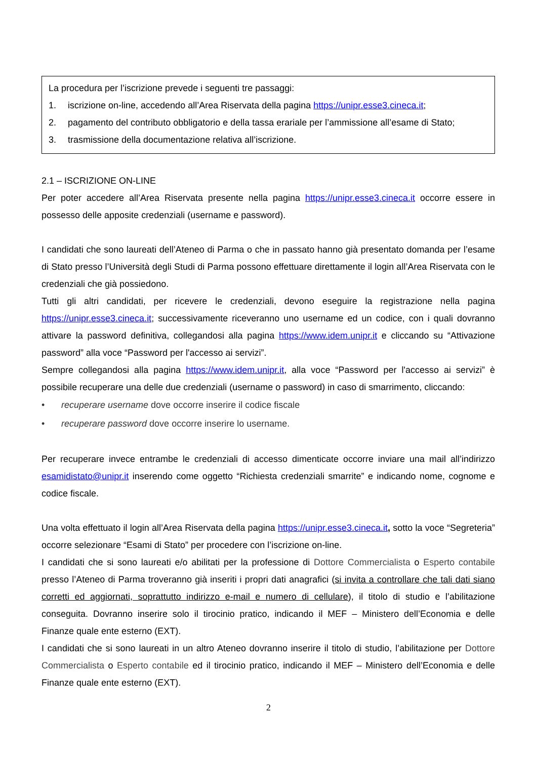La procedura per l’iscrizione prevede i seguenti tre passaggi:
1. iscrizione on-line, accedendo all’Area Riservata della pagina https://unipr.esse3.cineca.it;
2. pagamento del contributo obbligatorio e della tassa erariale per l’ammissione all’esame di Stato;
3. trasmissione della documentazione relativa all’iscrizione.
2.1 – ISCRIZIONE ON-LINE
Per poter accedere all’Area Riservata presente nella pagina https://unipr.esse3.cineca.it occorre essere in possesso delle apposite credenziali (username e password).
I candidati che sono laureati dell’Ateneo di Parma o che in passato hanno già presentato domanda per l’esame di Stato presso l’Università degli Studi di Parma possono effettuare direttamente il login all’Area Riservata con le credenziali che già possiedono.
Tutti gli altri candidati, per ricevere le credenziali, devono eseguire la registrazione nella pagina https://unipr.esse3.cineca.it; successivamente riceveranno uno username ed un codice, con i quali dovranno attivare la password definitiva, collegandosi alla pagina https://www.idem.unipr.it e cliccando su “Attivazione password” alla voce “Password per l'accesso ai servizi”.
Sempre collegandosi alla pagina https://www.idem.unipr.it, alla voce “Password per l'accesso ai servizi” è possibile recuperare una delle due credenziali (username o password) in caso di smarrimento, cliccando:
• recuperare username dove occorre inserire il codice fiscale
• recuperare password dove occorre inserire lo username.
Per recuperare invece entrambe le credenziali di accesso dimenticate occorre inviare una mail all’indirizzo esamidistato@unipr.it inserendo come oggetto “Richiesta credenziali smarrite” e indicando nome, cognome e codice fiscale.
Una volta effettuato il login all’Area Riservata della pagina https://unipr.esse3.cineca.it, sotto la voce “Segreteria” occorre selezionare “Esami di Stato” per procedere con l’iscrizione on-line.
I candidati che si sono laureati e/o abilitati per la professione di Dottore Commercialista o Esperto contabile presso l’Ateneo di Parma troveranno già inseriti i propri dati anagrafici (si invita a controllare che tali dati siano corretti ed aggiornati, soprattutto indirizzo e-mail e numero di cellulare), il titolo di studio e l’abilitazione conseguita. Dovranno inserire solo il tirocinio pratico, indicando il MEF – Ministero dell’Economia e delle Finanze quale ente esterno (EXT).
I candidati che si sono laureati in un altro Ateneo dovranno inserire il titolo di studio, l’abilitazione per Dottore Commercialista o Esperto contabile ed il tirocinio pratico, indicando il MEF – Ministero dell’Economia e delle Finanze quale ente esterno (EXT).
2